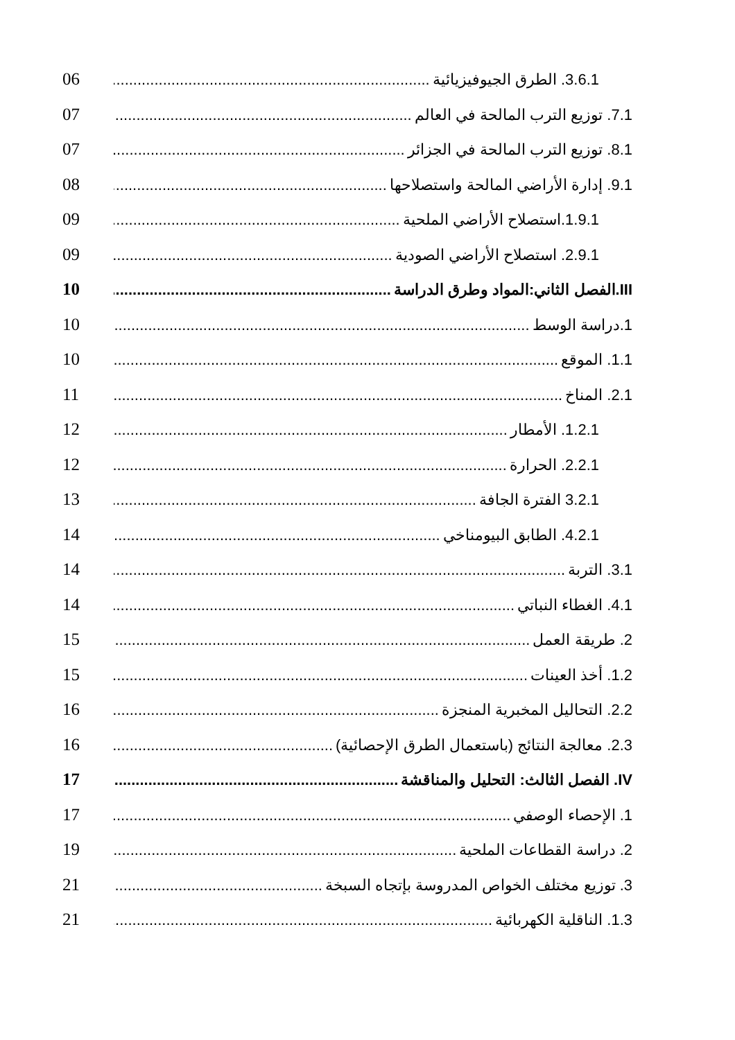3.6.1. الطرق الجيوفيزيائية 06
7.1. توزيع الترب المالحة في العالم 07
8.1. توزيع الترب المالحة في الجزائر 07
9.1. إدارة الأراضي المالحة واستصلاحها 08
1.9.1.استصلاح الأراضي الملحية 09
2.9.1. استصلاح الأراضي الصودية 09
III.الفصل الثاني:المواد وطرق الدراسة 10
1.دراسة الوسط 10
1.1. الموقع 10
2.1. المناخ 11
1.2.1. الأمطار 12
2.2.1. الحرارة 12
3.2.1 الفترة الجافة 13
4.2.1. الطابق البيومناخي 14
3.1. التربة 14
4.1. الغطاء النباتي 14
2. طريقة العمل 15
1.2. أخذ العينات 15
2.2. التحاليل المخبرية المنجزة 16
2.3. معالجة النتائج (باستعمال الطرق الإحصائية) 16
IV. الفصل الثالث: التحليل والمناقشة 17
1. الإحصاء الوصفي 17
2. دراسة القطاعات الملحية 19
3. توزيع مختلف الخواص المدروسة بإتجاه السبخة 21
1.3. الناقلية الكهربائية 21